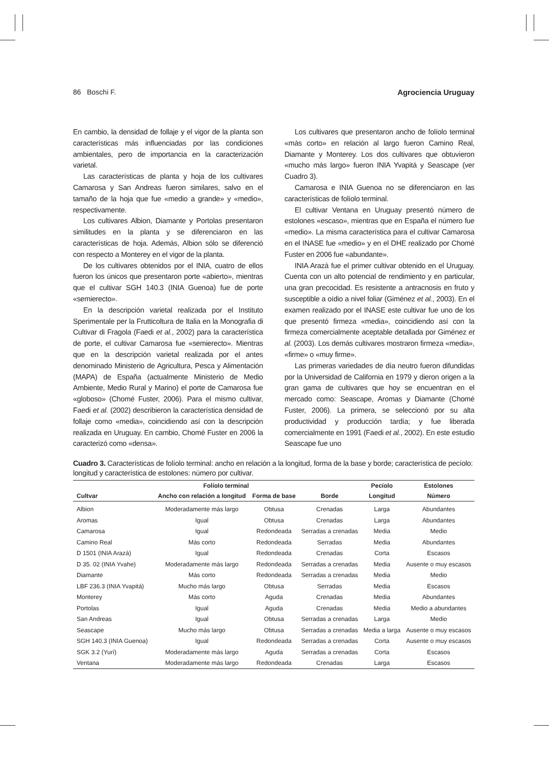86 Boschi F. Agrociencia Uruguay
En cambio, la densidad de follaje y el vigor de la planta son características más influenciadas por las condiciones ambientales, pero de importancia en la caracterización varietal.
Las características de planta y hoja de los cultivares Camarosa y San Andreas fueron similares, salvo en el tamaño de la hoja que fue «medio a grande» y «medio», respectivamente.
Los cultivares Albion, Diamante y Portolas presentaron similitudes en la planta y se diferenciaron en las características de hoja. Además, Albion sólo se diferenció con respecto a Monterey en el vigor de la planta.
De los cultivares obtenidos por el INIA, cuatro de ellos fueron los únicos que presentaron porte «abierto», mientras que el cultivar SGH 140.3 (INIA Guenoa) fue de porte «semierecto».
En la descripción varietal realizada por el Instituto Sperimentale per la Frutticoltura de Italia en la Monografia di Cultivar di Fragola (Faedi et al., 2002) para la característica de porte, el cultivar Camarosa fue «semierecto». Mientras que en la descripción varietal realizada por el antes denominado Ministerio de Agricultura, Pesca y Alimentación (MAPA) de España (actualmente Ministerio de Medio Ambiente, Medio Rural y Marino) el porte de Camarosa fue «globoso» (Chomé Fuster, 2006). Para el mismo cultivar, Faedi et al. (2002) describieron la característica densidad de follaje como «media», coincidiendo así con la descripción realizada en Uruguay. En cambio, Chomé Fuster en 2006 la caracterizó como «densa».
Los cultivares que presentaron ancho de folíolo terminal «más corto» en relación al largo fueron Camino Real, Diamante y Monterey. Los dos cultivares que obtuvieron «mucho más largo» fueron INIA Yvapitá y Seascape (ver Cuadro 3).
Camarosa e INIA Guenoa no se diferenciaron en las características de folíolo terminal.
El cultivar Ventana en Uruguay presentó número de estolones «escaso», mientras que en España el número fue «medio». La misma característica para el cultivar Camarosa en el INASE fue «medio» y en el DHE realizado por Chomé Fuster en 2006 fue «abundante».
INIA Arazá fue el primer cultivar obtenido en el Uruguay. Cuenta con un alto potencial de rendimiento y en particular, una gran precocidad. Es resistente a antracnosis en fruto y susceptible a oídio a nivel foliar (Giménez et al., 2003). En el examen realizado por el INASE este cultivar fue uno de los que presentó firmeza «media», coincidiendo así con la firmeza comercialmente aceptable detallada por Giménez et al. (2003). Los demás cultivares mostraron firmeza «media», «firme» o «muy firme».
Las primeras variedades de día neutro fueron difundidas por la Universidad de California en 1979 y dieron origen a la gran gama de cultivares que hoy se encuentran en el mercado como: Seascape, Aromas y Diamante (Chomé Fuster, 2006). La primera, se seleccionó por su alta productividad y producción tardía; y fue liberada comercialmente en 1991 (Faedi et al., 2002). En este estudio Seascape fue uno
Cuadro 3. Características de folíolo terminal: ancho en relación a la longitud, forma de la base y borde; característica de pecíolo: longitud y característica de estolones: número por cultivar.
| | Folíolo terminal | | | Pecíolo | Estolones |
| --- | --- | --- | --- | --- | --- |
| Cultvar | Ancho con relación a longitud | Forma de base | Borde | Longitud | Número |
| Albion | Moderadamente más largo | Obtusa | Crenadas | Larga | Abundantes |
| Aromas | Igual | Obtusa | Crenadas | Larga | Abundantes |
| Camarosa | Igual | Redondeada | Serradas a crenadas | Media | Medio |
| Camino Real | Más corto | Redondeada | Serradas | Media | Abundantes |
| D 1501 (INIA Arazá) | Igual | Redondeada | Crenadas | Corta | Escasos |
| D 35. 02 (INIA Yvahe) | Moderadamente más largo | Redondeada | Serradas a crenadas | Media | Ausente o muy escasos |
| Diamante | Más corto | Redondeada | Serradas a crenadas | Media | Medio |
| LBF 236.3 (INIA Yvapitá) | Mucho más largo | Obtusa | Serradas | Media | Escasos |
| Monterey | Más corto | Aguda | Crenadas | Media | Abundantes |
| Portolas | Igual | Aguda | Crenadas | Media | Medio a abundantes |
| San Andreas | Igual | Obtusa | Serradas a crenadas | Larga | Medio |
| Seascape | Mucho más largo | Obtusa | Serradas a crenadas | Media a larga | Ausente o muy escasos |
| SGH 140.3 (INIA Guenoa) | Igual | Redondeada | Serradas a crenadas | Corta | Ausente o muy escasos |
| SGK 3.2 (Yurí) | Moderadamente más largo | Aguda | Serradas a crenadas | Corta | Escasos |
| Ventana | Moderadamente más largo | Redondeada | Crenadas | Larga | Escasos |